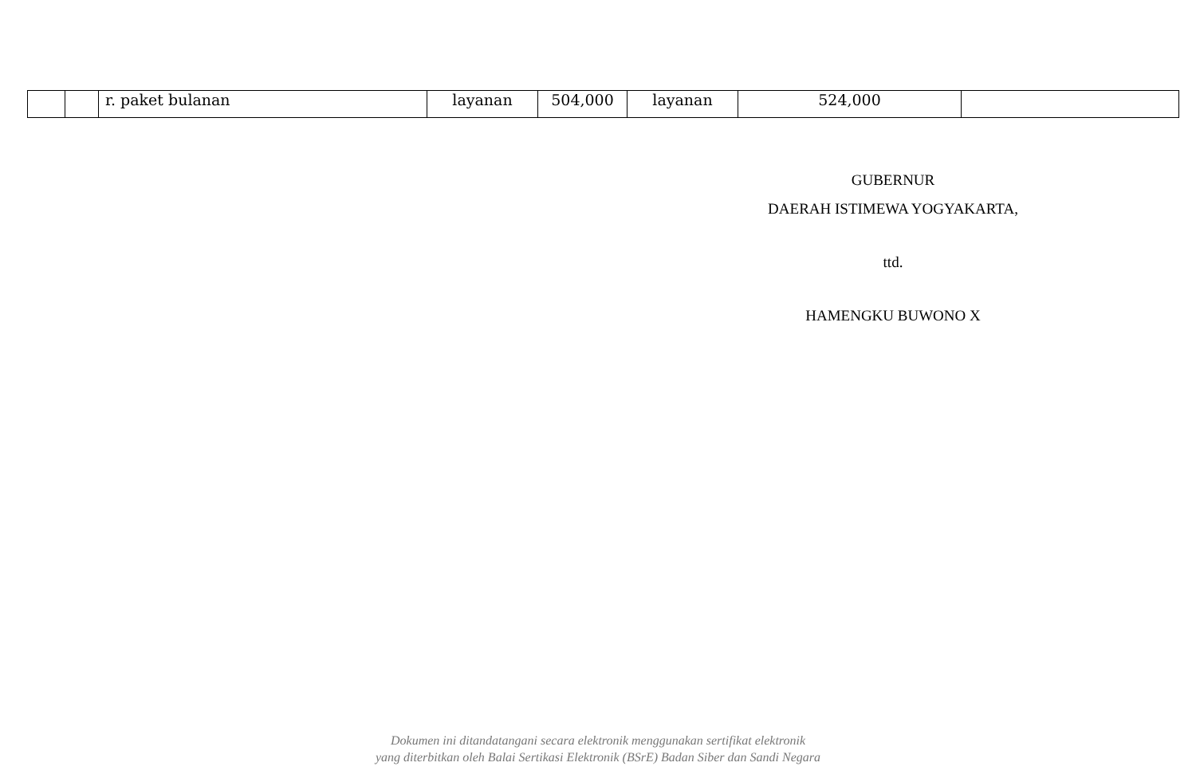| | | r. paket bulanan | layanan | 504,000 | layanan | 524,000 | |
GUBERNUR
DAERAH ISTIMEWA YOGYAKARTA,
ttd.
HAMENGKU BUWONO X
Dokumen ini ditandatangani secara elektronik menggunakan sertifikat elektronik
yang diterbitkan oleh Balai Sertikasi Elektronik (BSrE) Badan Siber dan Sandi Negara